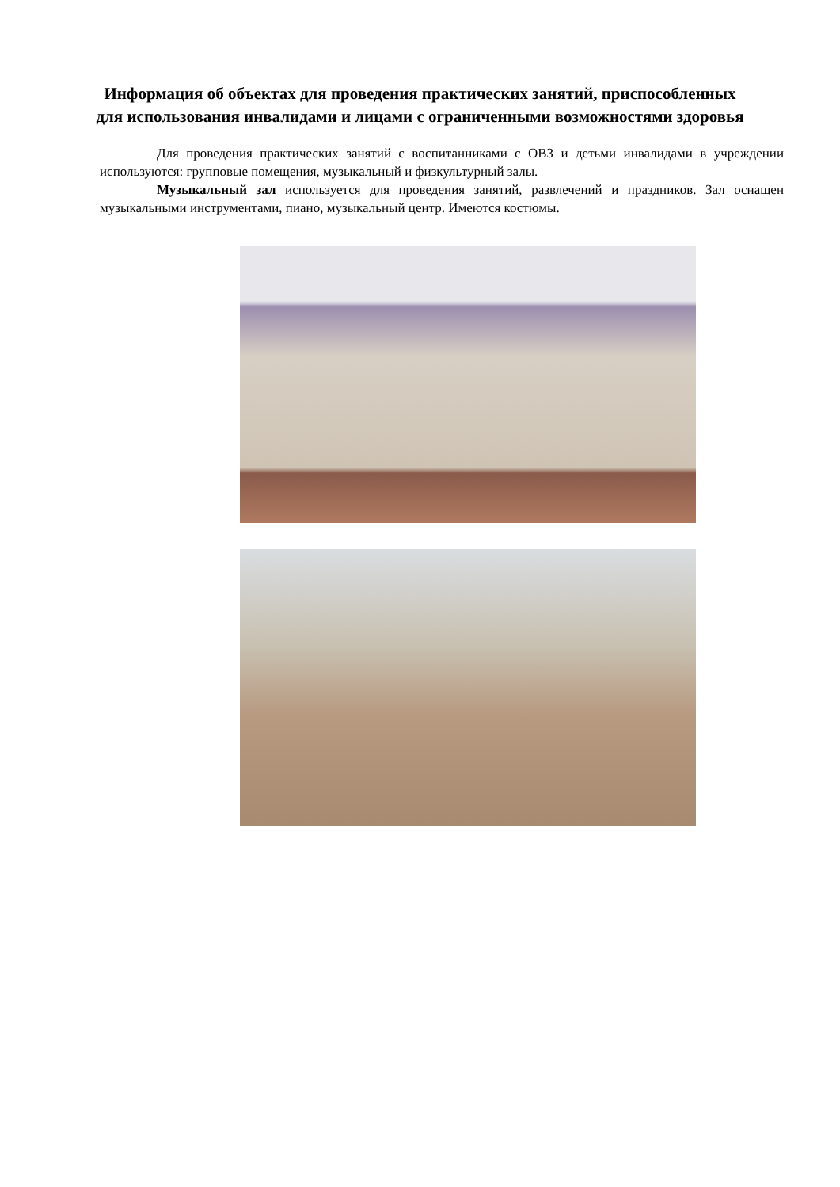Информация об объектах для проведения практических занятий, приспособленных для использования инвалидами и лицами с ограниченными возможностями здоровья
Для проведения практических занятий с воспитанниками с ОВЗ и детьми инвалидами в учреждении используются: групповые помещения, музыкальный и физкультурный залы.
Музыкальный зал используется для проведения занятий, развлечений и праздников. Зал оснащен музыкальными инструментами, пиано, музыкальный центр. Имеются костюмы.